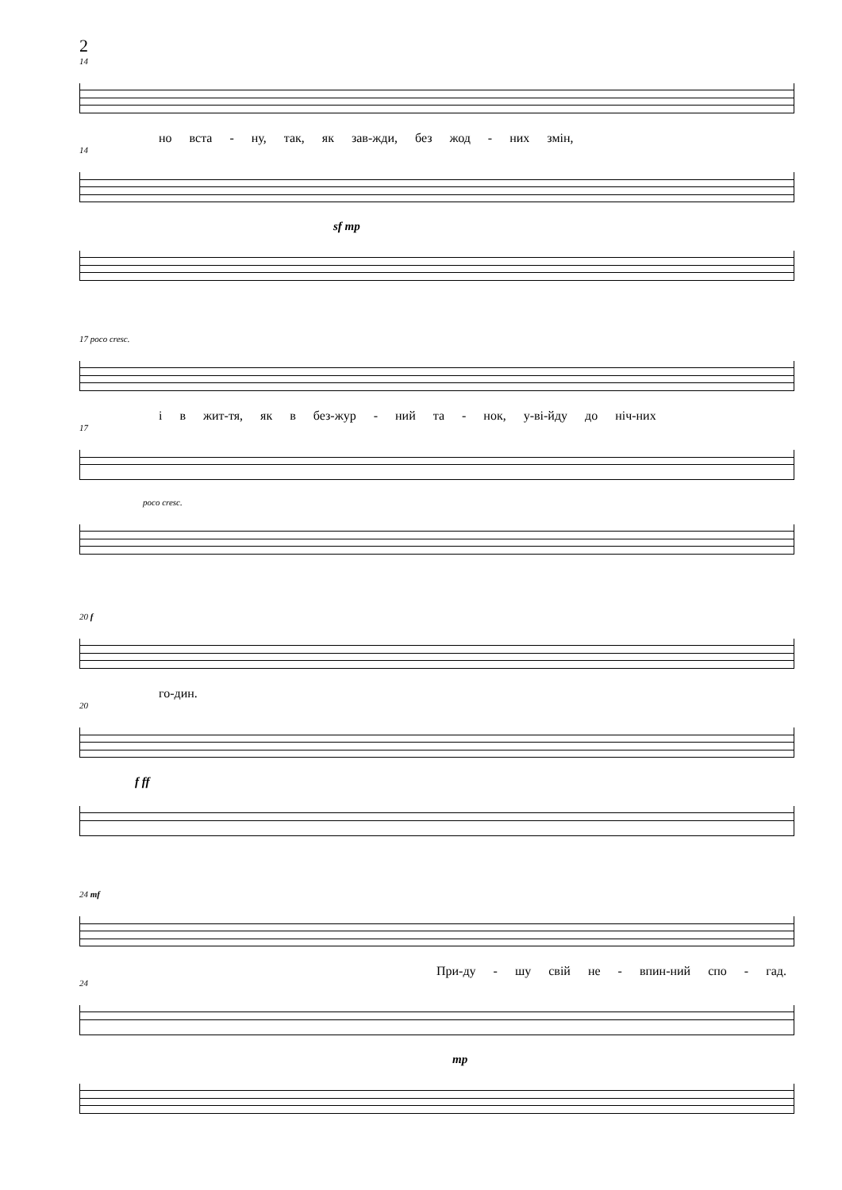2
14
но вста - ну, так, як зав-жди, без жод - них змін,
14
sf mp
17 poco cresc.
і в жит-тя, як в без-жур - ний та - нок, у-ві-йду до ніч-них
17
poco cresc.
20 f
го-дин.
20
f ff
24 mf
При-ду - шу свій не - впин-ний спо - гад.
24
mp